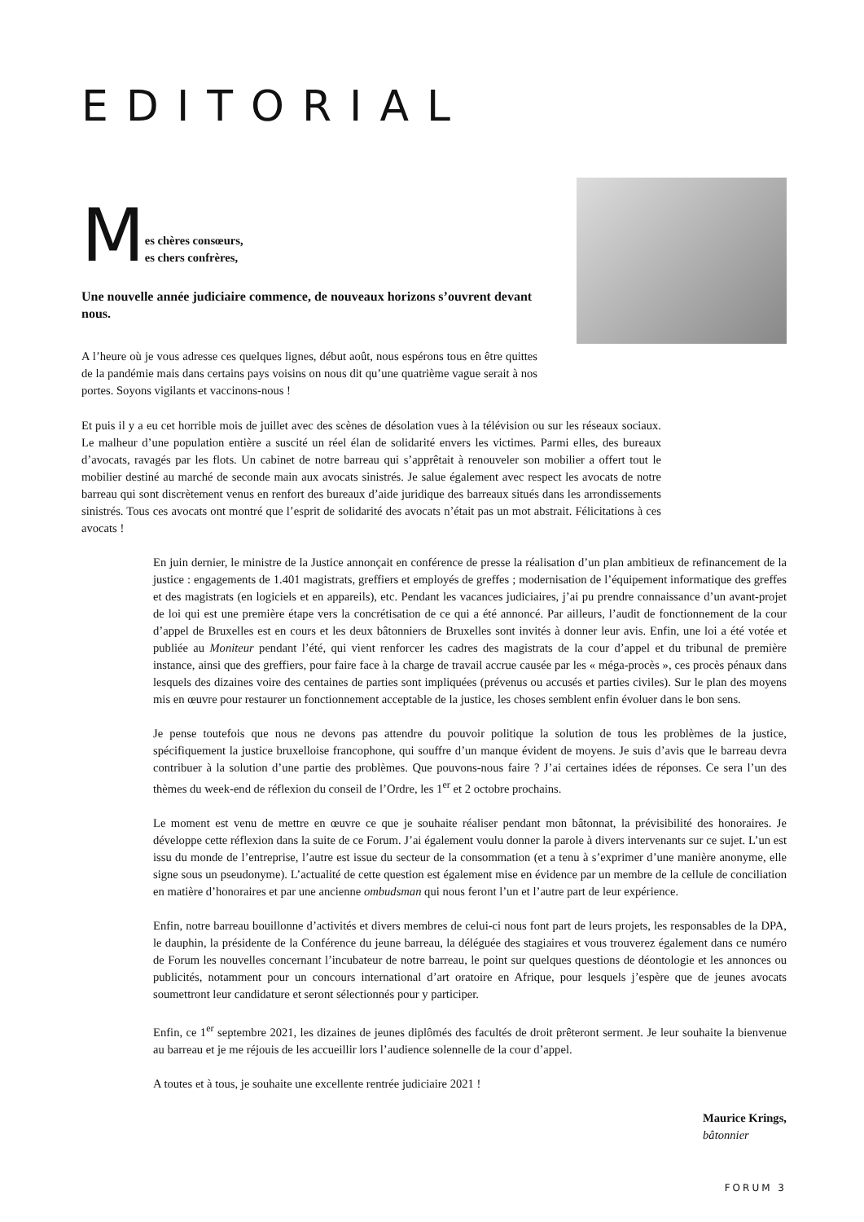EDITORIAL
M
es chères consœurs,
es chers confrères,
Une nouvelle année judiciaire commence, de nouveaux horizons s’ouvrent devant nous.
A l’heure où je vous adresse ces quelques lignes, début août, nous espérons tous en être quittes de la pandémie mais dans certains pays voisins on nous dit qu’une quatrième vague serait à nos portes. Soyons vigilants et vaccinons-nous !
Et puis il y a eu cet horrible mois de juillet avec des scènes de désolation vues à la télévision ou sur les réseaux sociaux. Le malheur d’une population entière a suscité un réel élan de solidarité envers les victimes. Parmi elles, des bureaux d’avocats, ravagés par les flots. Un cabinet de notre barreau qui s’apprêtait à renouveler son mobilier a offert tout le mobilier destiné au marché de seconde main aux avocats sinistrés. Je salue également avec respect les avocats de notre barreau qui sont discrètement venus en renfort des bureaux d’aide juridique des barreaux situés dans les arrondissements sinistrés. Tous ces avocats ont montré que l’esprit de solidarité des avocats n’était pas un mot abstrait. Félicitations à ces avocats !
En juin dernier, le ministre de la Justice annonçait en conférence de presse la réalisation d’un plan ambitieux de refinancement de la justice : engagements de 1.401 magistrats, greffiers et employés de greffes ; modernisation de l’équipement informatique des greffes et des magistrats (en logiciels et en appareils), etc. Pendant les vacances judiciaires, j’ai pu prendre connaissance d’un avant-projet de loi qui est une première étape vers la concrétisation de ce qui a été annoncé. Par ailleurs, l’audit de fonctionnement de la cour d’appel de Bruxelles est en cours et les deux bâtonniers de Bruxelles sont invités à donner leur avis. Enfin, une loi a été votée et publiée au Moniteur pendant l’été, qui vient renforcer les cadres des magistrats de la cour d’appel et du tribunal de première instance, ainsi que des greffiers, pour faire face à la charge de travail accrue causée par les « méga-procès », ces procès pénaux dans lesquels des dizaines voire des centaines de parties sont impliquées (prévenus ou accusés et parties civiles). Sur le plan des moyens mis en œuvre pour restaurer un fonctionnement acceptable de la justice, les choses semblent enfin évoluer dans le bon sens.
Je pense toutefois que nous ne devons pas attendre du pouvoir politique la solution de tous les problèmes de la justice, spécifiquement la justice bruxelloise francophone, qui souffre d’un manque évident de moyens. Je suis d’avis que le barreau devra contribuer à la solution d’une partie des problèmes. Que pouvons-nous faire ? J’ai certaines idées de réponses. Ce sera l’un des thèmes du week-end de réflexion du conseil de l’Ordre, les 1<sup>er</sup> et 2 octobre prochains.
Le moment est venu de mettre en œuvre ce que je souhaite réaliser pendant mon bâtonnat, la prévisibilité des honoraires. Je développe cette réflexion dans la suite de ce Forum. J’ai également voulu donner la parole à divers intervenants sur ce sujet. L’un est issu du monde de l’entreprise, l’autre est issue du secteur de la consommation (et a tenu à s’exprimer d’une manière anonyme, elle signe sous un pseudonyme). L’actualité de cette question est également mise en évidence par un membre de la cellule de conciliation en matière d’honoraires et par une ancienne ombudsman qui nous feront l’un et l’autre part de leur expérience.
Enfin, notre barreau bouillonne d’activités et divers membres de celui-ci nous font part de leurs projets, les responsables de la DPA, le dauphin, la présidente de la Conférence du jeune barreau, la déléguée des stagiaires et vous trouverez également dans ce numéro de Forum les nouvelles concernant l’incubateur de notre barreau, le point sur quelques questions de déontologie et les annonces ou publicités, notamment pour un concours international d’art oratoire en Afrique, pour lesquels j’espère que de jeunes avocats soumettront leur candidature et seront sélectionnés pour y participer.
Enfin, ce 1<sup>er</sup> septembre 2021, les dizaines de jeunes diplômés des facultés de droit prêteront serment. Je leur souhaite la bienvenue au barreau et je me réjouis de les accueillir lors l’audience solennelle de la cour d’appel.
A toutes et à tous, je souhaite une excellente rentrée judiciaire 2021 !
Maurice Krings,
bâtonnier
FORUM 3